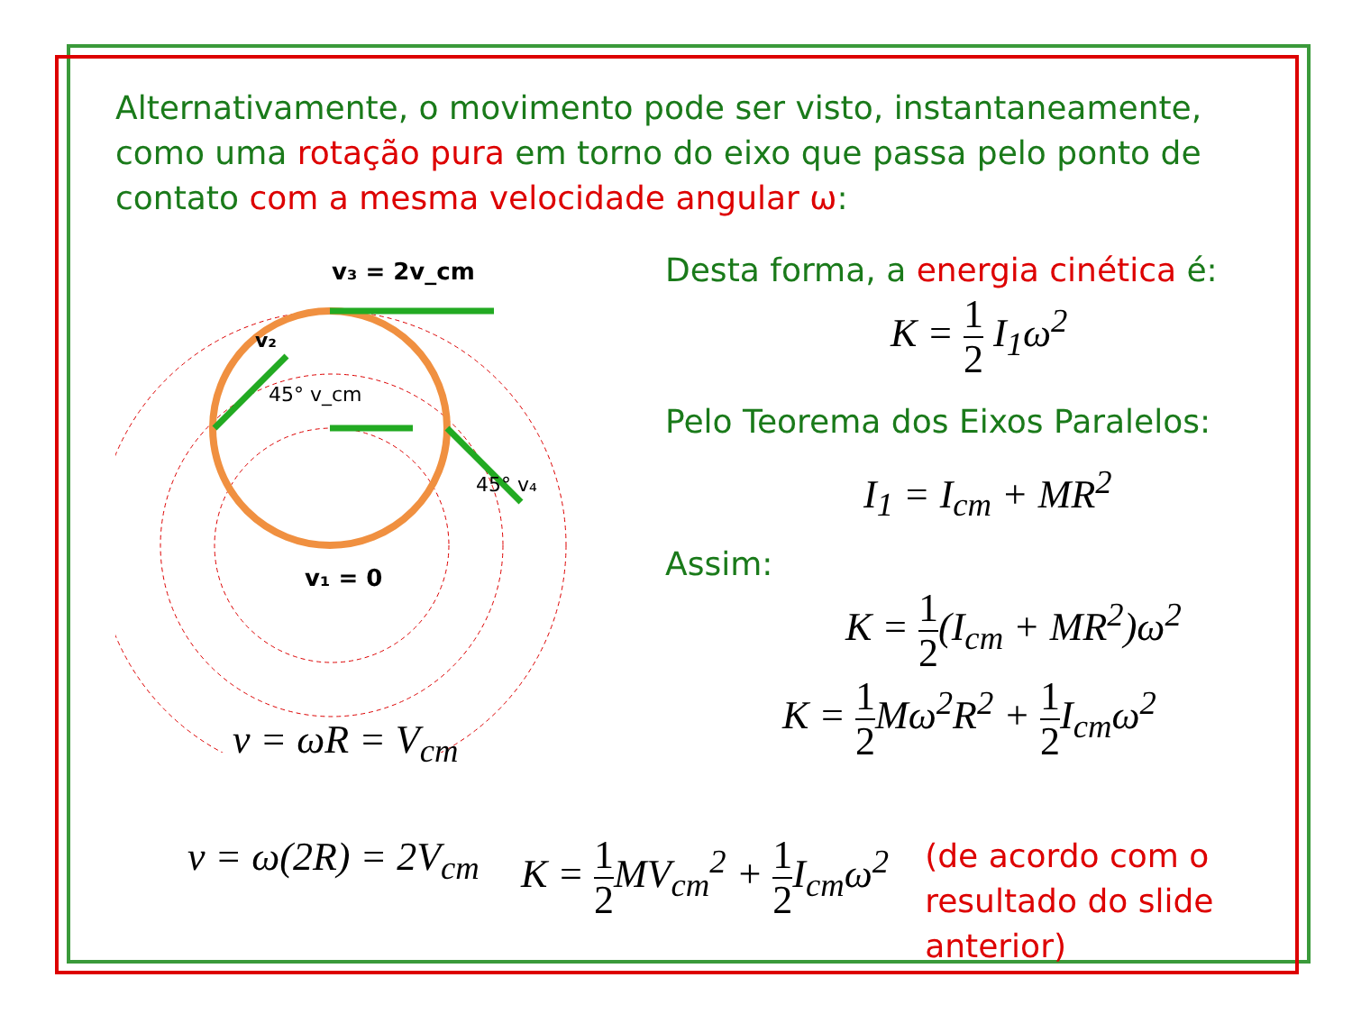Alternativamente, o movimento pode ser visto, instantaneamente, como uma rotação pura em torno do eixo que passa pelo ponto de contato com a mesma velocidade angular ω:
v₃ = 2v_cm
v₁ = 0
45° v_cm
v₂
45° v₄
v = ωR = V<sub>cm</sub>
v = ω(2R) = 2V<sub>cm</sub>
Desta forma, a energia cinética é:
K = 1 2 I<sub>1</sub>ω<sup>2</sup>
Pelo Teorema dos Eixos Paralelos:
I<sub>1</sub> = I<sub>cm</sub> + MR<sup>2</sup>
Assim:
K = 1 2(I<sub>cm</sub> + MR<sup>2</sup>)ω<sup>2</sup>
K = 1 2 Mω<sup>2</sup>R<sup>2</sup> + 1 2 I<sub>cm</sub>ω<sup>2</sup>
K = 1 2 MV<sub>cm</sub><sup>2</sup> + 1 2 I<sub>cm</sub>ω<sup>2</sup>
(de acordo com o
resultado do slide
anterior)